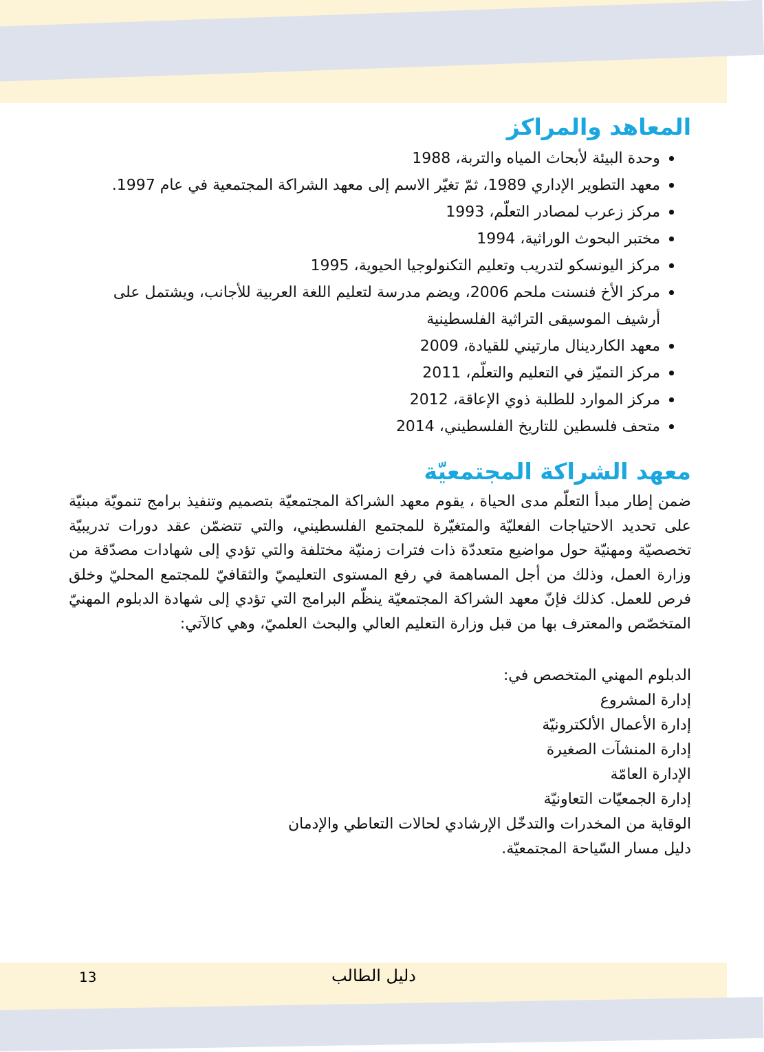المعاهد والمراكز
وحدة البيئة لأبحاث المياه والتربة، 1988
معهد التطوير الإداري 1989، ثمّ تغيّر الاسم إلى معهد الشراكة المجتمعية في عام 1997.
مركز زعرب لمصادر التعلّم، 1993
مختبر البحوث الوراثية، 1994
مركز اليونسكو لتدريب وتعليم التكنولوجيا الحيوية، 1995
مركز الأخ فنسنت ملحم 2006، ويضم مدرسة لتعليم اللغة العربية للأجانب، ويشتمل على أرشيف الموسيقى التراثية الفلسطينية
معهد الكاردينال مارتيني للقيادة، 2009
مركز التميّز في التعليم والتعلّم، 2011
مركز الموارد للطلبة ذوي الإعاقة، 2012
متحف فلسطين للتاريخ الفلسطيني، 2014
معهد الشراكة المجتمعيّة
ضمن إطار مبدأ التعلّم مدى الحياة ، يقوم معهد الشراكة المجتمعيّة بتصميم وتنفيذ برامج تنمويّة مبنيّة على تحديد الاحتياجات الفعليّة والمتغيّرة للمجتمع الفلسطيني، والتي تتضمّن عقد دورات تدريبيّة تخصصيّة ومهنيّة حول مواضيع متعددّة ذات فترات زمنيّة مختلفة والتي تؤدي إلى شهادات مصدّقة من وزارة العمل، وذلك من أجل المساهمة في رفع المستوى التعليميّ والثقافيّ للمجتمع المحليّ وخلق فرص للعمل. كذلك فإنّ معهد الشراكة المجتمعيّة ينظّم البرامج التي تؤدي إلى شهادة الدبلوم المهنيّ المتخصّص والمعترف بها من قبل وزارة التعليم العالي والبحث العلميّ، وهي كالآتي:
الدبلوم المهني المتخصص في:
إدارة المشروع
إدارة الأعمال الألكترونيّة
إدارة المنشآت الصغيرة
الإدارة العامّة
إدارة الجمعيّات التعاونيّة
الوقاية من المخدرات والتدخّل الإرشادي لحالات التعاطي والإدمان
دليل مسار السّياحة المجتمعيّة.
دليل الطالب 13